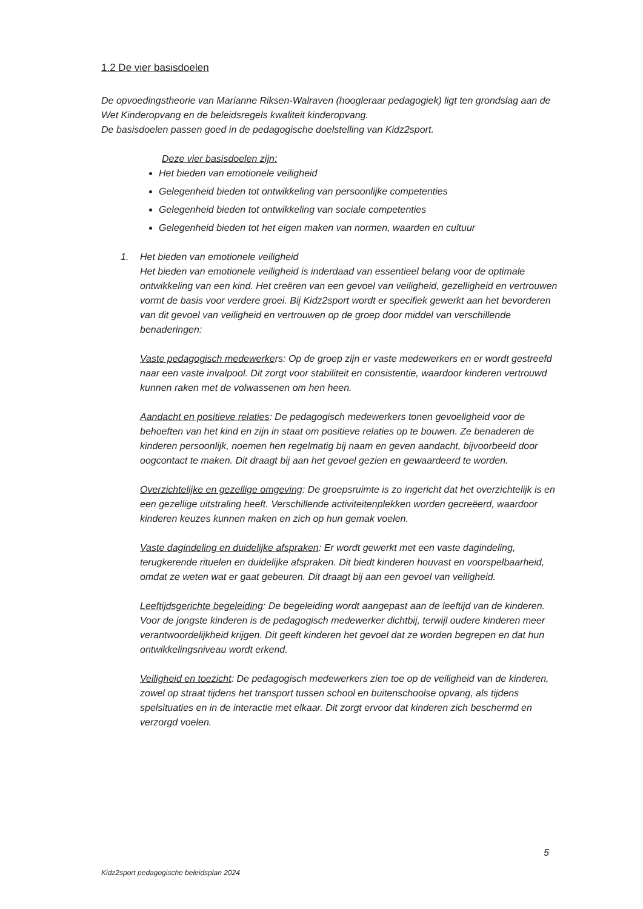1.2 De vier basisdoelen
De opvoedingstheorie van Marianne Riksen-Walraven (hoogleraar pedagogiek) ligt ten grondslag aan de Wet Kinderopvang en de beleidsregels kwaliteit kinderopvang.
De basisdoelen passen goed in de pedagogische doelstelling van Kidz2sport.
Deze vier basisdoelen zijn:
Het bieden van emotionele veiligheid
Gelegenheid bieden tot ontwikkeling van persoonlijke competenties
Gelegenheid bieden tot ontwikkeling van sociale competenties
Gelegenheid bieden tot het eigen maken van normen, waarden en cultuur
1. Het bieden van emotionele veiligheid
Het bieden van emotionele veiligheid is inderdaad van essentieel belang voor de optimale ontwikkeling van een kind. Het creëren van een gevoel van veiligheid, gezelligheid en vertrouwen vormt de basis voor verdere groei. Bij Kidz2sport wordt er specifiek gewerkt aan het bevorderen van dit gevoel van veiligheid en vertrouwen op de groep door middel van verschillende benaderingen:
Vaste pedagogisch medewerkers: Op de groep zijn er vaste medewerkers en er wordt gestreefd naar een vaste invalpool. Dit zorgt voor stabiliteit en consistentie, waardoor kinderen vertrouwd kunnen raken met de volwassenen om hen heen.
Aandacht en positieve relaties: De pedagogisch medewerkers tonen gevoeligheid voor de behoeften van het kind en zijn in staat om positieve relaties op te bouwen. Ze benaderen de kinderen persoonlijk, noemen hen regelmatig bij naam en geven aandacht, bijvoorbeeld door oogcontact te maken. Dit draagt bij aan het gevoel gezien en gewaardeerd te worden.
Overzichtelijke en gezellige omgeving: De groepsruimte is zo ingericht dat het overzichtelijk is en een gezellige uitstraling heeft. Verschillende activiteitenplekken worden gecreëerd, waardoor kinderen keuzes kunnen maken en zich op hun gemak voelen.
Vaste dagindeling en duidelijke afspraken: Er wordt gewerkt met een vaste dagindeling, terugkerende rituelen en duidelijke afspraken. Dit biedt kinderen houvast en voorspelbaarheid, omdat ze weten wat er gaat gebeuren. Dit draagt bij aan een gevoel van veiligheid.
Leeftijdsgerichte begeleiding: De begeleiding wordt aangepast aan de leeftijd van de kinderen. Voor de jongste kinderen is de pedagogisch medewerker dichtbij, terwijl oudere kinderen meer verantwoordelijkheid krijgen. Dit geeft kinderen het gevoel dat ze worden begrepen en dat hun ontwikkelingsniveau wordt erkend.
Veiligheid en toezicht: De pedagogisch medewerkers zien toe op de veiligheid van de kinderen, zowel op straat tijdens het transport tussen school en buitenschoolse opvang, als tijdens spelsituaties en in de interactie met elkaar. Dit zorgt ervoor dat kinderen zich beschermd en verzorgd voelen.
5
Kidz2sport pedagogische beleidsplan 2024